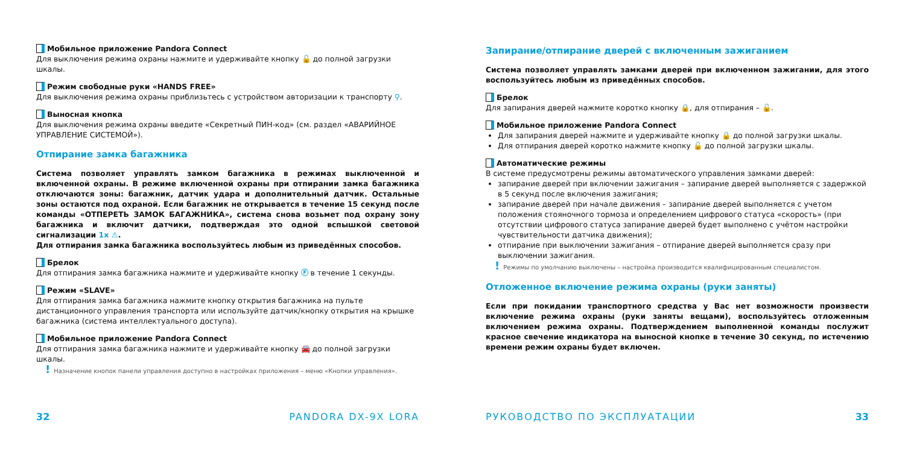Мобильное приложение Pandora Connect
Для выключения режима охраны нажмите и удерживайте кнопку 🔓 до полной загрузки шкалы.
Режим свободные руки «HANDS FREE»
Для выключения режима охраны приблизьтесь с устройством авторизации к транспорту ⚲.
Выносная кнопка
Для выключения режима охраны введите «Секретный ПИН-код» (см. раздел «АВАРИЙНОЕ УПРАВЛЕНИЕ СИСТЕМОЙ»).
Отпирание замка багажника
Система позволяет управлять замком багажника в режимах выключенной и включенной охраны. В режиме включенной охраны при отпирании замка багажника отключаются зоны: багажник, датчик удара и дополнительный датчик. Остальные зоны остаются под охраной. Если багажник не открывается в течение 15 секунд после команды «ОТПЕРЕТЬ ЗАМОК БАГАЖНИКА», система снова возьмет под охрану зону багажника и включит датчики, подтверждая это одной вспышкой световой сигнализации 1x ⚠.
Для отпирания замка багажника воспользуйтесь любым из приведённых способов.
Брелок
Для отпирания замка багажника нажмите и удерживайте кнопку Ⓕ в течение 1 секунды.
Режим «SLAVE»
Для отпирания замка багажника нажмите кнопку открытия багажника на пульте дистанционного управления транспорта или используйте датчик/кнопку открытия на крышке багажника (система интеллектуального доступа).
Мобильное приложение Pandora Connect
Для отпирания замка багажника нажмите и удерживайте кнопку 🚘 до полной загрузки шкалы.
! Назначение кнопок панели управления доступно в настройках приложения – меню «Кнопки управления».
32 PANDORA DX-9X LORA
Запирание/отпирание дверей с включенным зажиганием
Система позволяет управлять замками дверей при включенном зажигании, для этого воспользуйтесь любым из приведённых способов.
Брелок
Для запирания дверей нажмите коротко кнопку 🔒, для отпирания – 🔓.
Мобильное приложение Pandora Connect
Для запирания дверей нажмите и удерживайте кнопку 🔒 до полной загрузки шкалы.
Для отпирания дверей коротко нажмите кнопку 🔓 до полной загрузки шкалы.
Автоматические режимы
В системе предусмотрены режимы автоматического управления замками дверей:
запирание дверей при включении зажигания – запирание дверей выполняется с задержкой в 5 секунд после включения зажигания;
запирание дверей при начале движения – запирание дверей выполняется с учетом положения стояночного тормоза и определением цифрового статуса «скорость» (при отсутствии цифрового статуса запирание дверей будет выполнено с учётом настройки чувствительности датчика движения);
отпирание при выключении зажигания – отпирание дверей выполняется сразу при выключении зажигания.
! Режимы по умолчанию выключены – настройка производится квалифицированным специалистом.
Отложенное включение режима охраны (руки заняты)
Если при покидании транспортного средства у Вас нет возможности произвести включение режима охраны (руки заняты вещами), воспользуйтесь отложенным включением режима охраны. Подтверждением выполненной команды послужит красное свечение индикатора на выносной кнопке в течение 30 секунд, по истечению времени режим охраны будет включен.
РУКОВОДСТВО ПО ЭКСПЛУАТАЦИИ 33